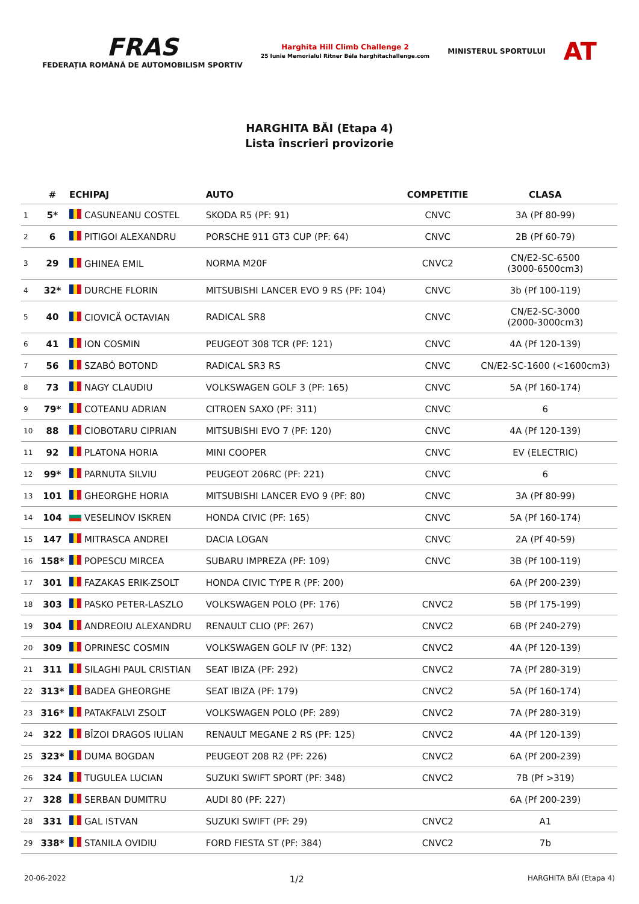FRAS
FEDERAȚIA ROMÂNĂ DE AUTOMOBILISM SPORTIV
Harghita Hill Climb Challenge 2
25 Iunie Memorialul Ritner Béla harghitachallenge.com
MINISTERUL SPORTULUI
AT
HARGHITA BĂI (Etapa 4)
Lista înscrieri provizorie
| | # | ECHIPAJ | AUTO | COMPETITIE | CLASA |
| --- | --- | --- | --- | --- | --- |
| 1 | 5* | CASUNEANU COSTEL | SKODA R5 (PF: 91) | CNVC | 3A (Pf 80-99) |
| 2 | 6 | PITIGOI ALEXANDRU | PORSCHE 911 GT3 CUP (PF: 64) | CNVC | 2B (Pf 60-79) |
| 3 | 29 | GHINEA EMIL | NORMA M20F | CNVC2 | CN/E2-SC-6500 (3000-6500cm3) |
| 4 | 32* | DURCHE FLORIN | MITSUBISHI LANCER EVO 9 RS (PF: 104) | CNVC | 3b (Pf 100-119) |
| 5 | 40 | CIOVICĂ OCTAVIAN | RADICAL SR8 | CNVC | CN/E2-SC-3000 (2000-3000cm3) |
| 6 | 41 | ION COSMIN | PEUGEOT 308 TCR (PF: 121) | CNVC | 4A (Pf 120-139) |
| 7 | 56 | SZABÓ BOTOND | RADICAL SR3 RS | CNVC | CN/E2-SC-1600 (<1600cm3) |
| 8 | 73 | NAGY CLAUDIU | VOLKSWAGEN GOLF 3 (PF: 165) | CNVC | 5A (Pf 160-174) |
| 9 | 79* | COTEANU ADRIAN | CITROEN SAXO (PF: 311) | CNVC | 6 |
| 10 | 88 | CIOBOTARU CIPRIAN | MITSUBISHI EVO 7 (PF: 120) | CNVC | 4A (Pf 120-139) |
| 11 | 92 | PLATONA HORIA | MINI COOPER | CNVC | EV (ELECTRIC) |
| 12 | 99* | PARNUTA SILVIU | PEUGEOT 206RC (PF: 221) | CNVC | 6 |
| 13 | 101 | GHEORGHE HORIA | MITSUBISHI LANCER EVO 9 (PF: 80) | CNVC | 3A (Pf 80-99) |
| 14 | 104 | VESELINOV ISKREN | HONDA CIVIC (PF: 165) | CNVC | 5A (Pf 160-174) |
| 15 | 147 | MITRASCA ANDREI | DACIA LOGAN | CNVC | 2A (Pf 40-59) |
| 16 | 158* | POPESCU MIRCEA | SUBARU IMPREZA (PF: 109) | CNVC | 3B (Pf 100-119) |
| 17 | 301 | FAZAKAS ERIK-ZSOLT | HONDA CIVIC TYPE R (PF: 200) | | 6A (Pf 200-239) |
| 18 | 303 | PASKO PETER-LASZLO | VOLKSWAGEN POLO (PF: 176) | CNVC2 | 5B (Pf 175-199) |
| 19 | 304 | ANDREOIU ALEXANDRU | RENAULT CLIO (PF: 267) | CNVC2 | 6B (Pf 240-279) |
| 20 | 309 | OPRINESC COSMIN | VOLKSWAGEN GOLF IV (PF: 132) | CNVC2 | 4A (Pf 120-139) |
| 21 | 311 | SILAGHI PAUL CRISTIAN | SEAT IBIZA (PF: 292) | CNVC2 | 7A (Pf 280-319) |
| 22 | 313* | BADEA GHEORGHE | SEAT IBIZA (PF: 179) | CNVC2 | 5A (Pf 160-174) |
| 23 | 316* | PATAKFALVI ZSOLT | VOLKSWAGEN POLO (PF: 289) | CNVC2 | 7A (Pf 280-319) |
| 24 | 322 | BÎZOI DRAGOS IULIAN | RENAULT MEGANE 2 RS (PF: 125) | CNVC2 | 4A (Pf 120-139) |
| 25 | 323* | DUMA BOGDAN | PEUGEOT 208 R2 (PF: 226) | CNVC2 | 6A (Pf 200-239) |
| 26 | 324 | TUGULEA LUCIAN | SUZUKI SWIFT SPORT (PF: 348) | CNVC2 | 7B (Pf >319) |
| 27 | 328 | SERBAN DUMITRU | AUDI 80 (PF: 227) | | 6A (Pf 200-239) |
| 28 | 331 | GAL ISTVAN | SUZUKI SWIFT (PF: 29) | CNVC2 | A1 |
| 29 | 338* | STANILA OVIDIU | FORD FIESTA ST (PF: 384) | CNVC2 | 7b |
20-06-2022 1/2 HARGHITA BĂI (Etapa 4)